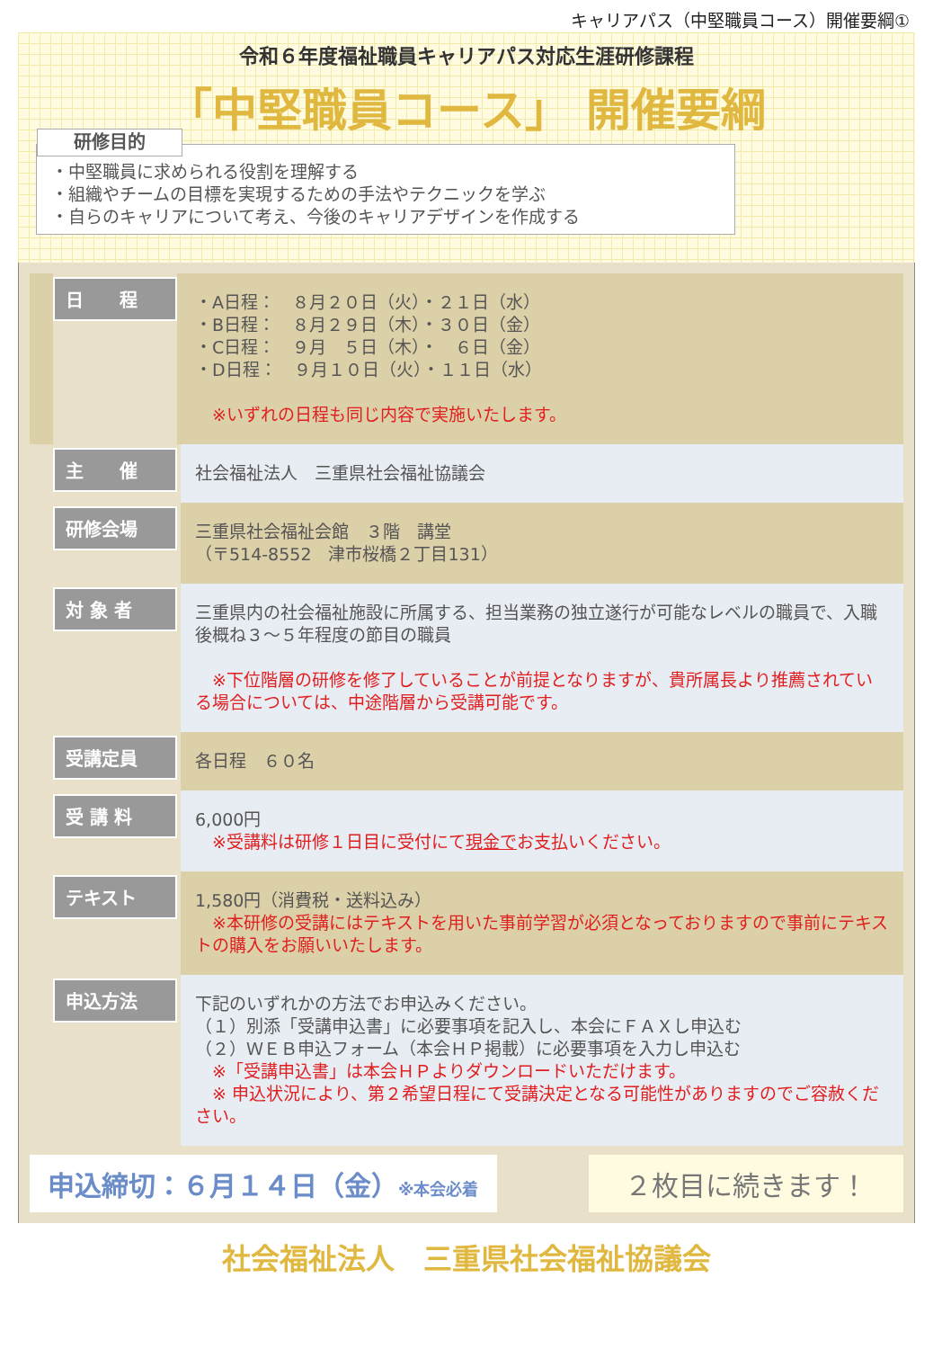キャリアパス（中堅職員コース）開催要綱①
令和６年度福祉職員キャリアパス対応生涯研修課程
「中堅職員コース」 開催要綱
研修目的
・中堅職員に求められる役割を理解する
・組織やチームの目標を実現するための手法やテクニックを学ぶ
・自らのキャリアについて考え、今後のキャリアデザインを作成する
日　　程
・A日程：　８月２０日（火）・２１日（水）
・B日程：　８月２９日（木）・３０日（金）
・C日程：　９月　５日（木）・　６日（金）
・D日程：　９月１０日（火）・１１日（水）
　※いずれの日程も同じ内容で実施いたします。
主　　催
社会福祉法人　三重県社会福祉協議会
研修会場
三重県社会福祉会館　３階　講堂
（〒514-8552　津市桜橋２丁目131）
対 象 者
三重県内の社会福祉施設に所属する、担当業務の独立遂行が可能なレベルの職員で、入職後概ね３～５年程度の節目の職員
　※下位階層の研修を修了していることが前提となりますが、貴所属長より推薦されている場合については、中途階層から受講可能です。
受講定員
各日程　６０名
受 講 料
6,000円
　※受講料は研修１日目に受付にて現金でお支払いください。
テキスト
1,580円（消費税・送料込み）
　※本研修の受講にはテキストを用いた事前学習が必須となっておりますので事前にテキストの購入をお願いいたします。
申込方法
下記のいずれかの方法でお申込みください。
（１）別添「受講申込書」に必要事項を記入し、本会にＦＡＸし申込む
（２）ＷＥＢ申込フォーム（本会ＨＰ掲載）に必要事項を入力し申込む
　※「受講申込書」は本会ＨＰよりダウンロードいただけます。
　※ 申込状況により、第２希望日程にて受講決定となる可能性がありますのでご容赦ください。
申込締切：６月１４日（金）※本会必着
２枚目に続きます！
社会福祉法人　三重県社会福祉協議会